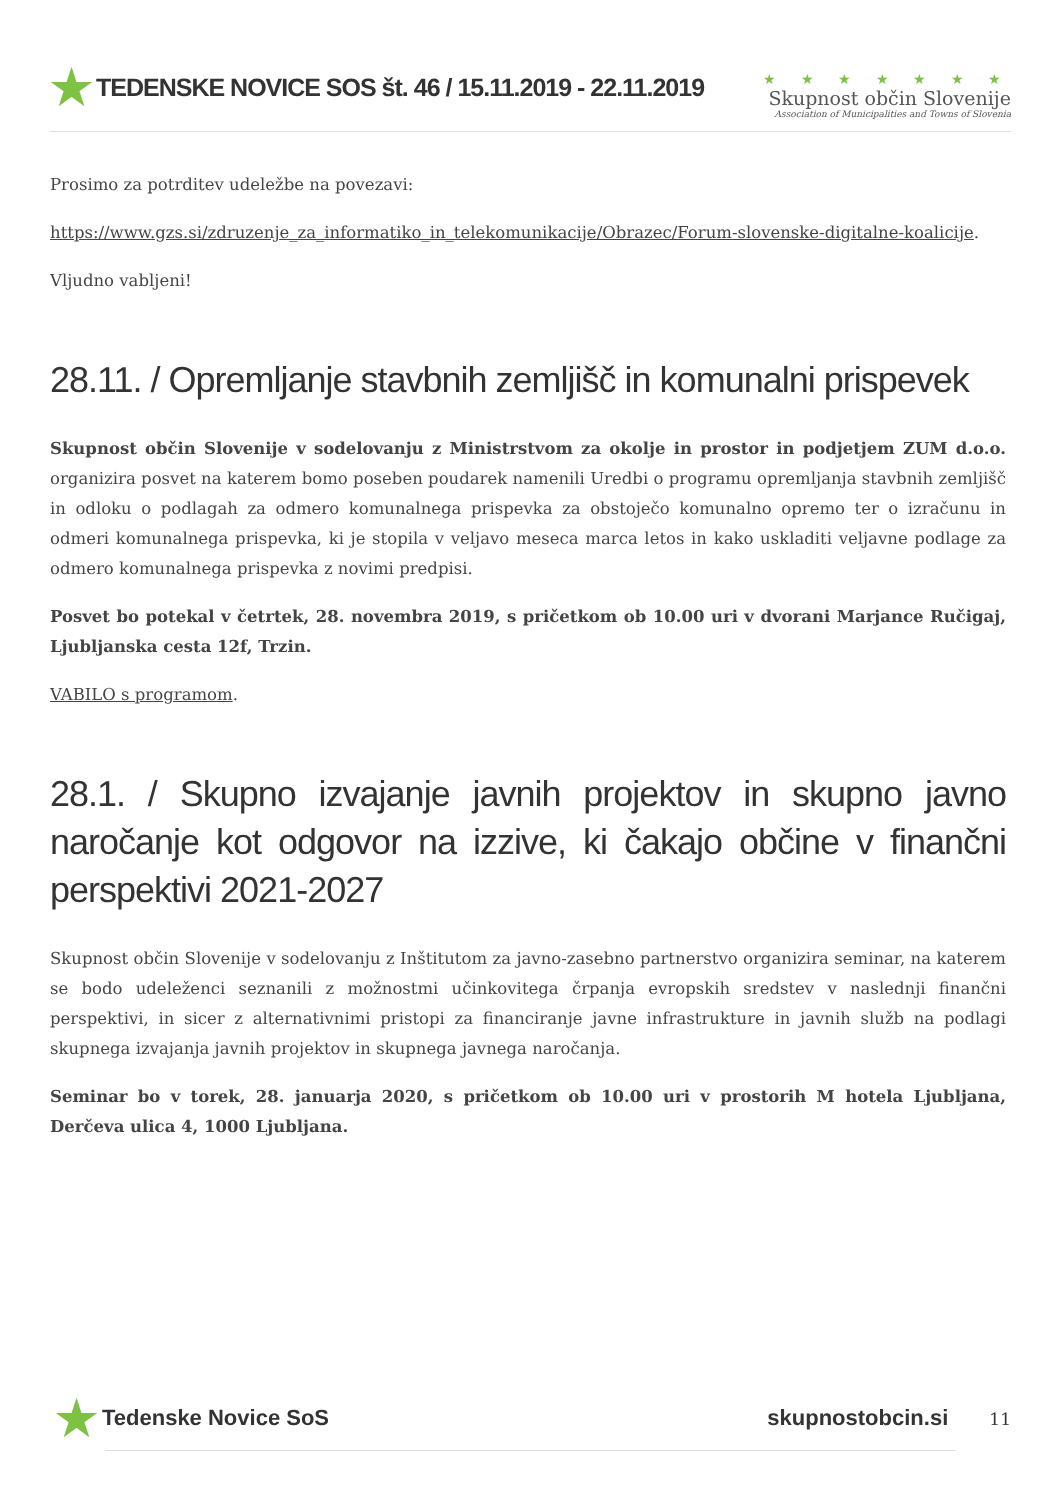★ TEDENSKE NOVICE SOS št. 46 / 15.11.2019 - 22.11.2019
★ ★ ★ ★ ★ ★ ★
Skupnost občin Slovenije
Association of Municipalities and Towns of Slovenia
Prosimo za potrditev udeležbe na povezavi:
https://www.gzs.si/zdruzenje_za_informatiko_in_telekomunikacije/Obrazec/Forum-slovenske-digitalne-koalicije.
Vljudno vabljeni!
28.11. / Opremljanje stavbnih zemljišč in komunalni prispevek
Skupnost občin Slovenije v sodelovanju z Ministrstvom za okolje in prostor in podjetjem ZUM d.o.o. organizira posvet na katerem bomo poseben poudarek namenili Uredbi o programu opremljanja stavbnih zemljišč in odloku o podlagah za odmero komunalnega prispevka za obstoječo komunalno opremo ter o izračunu in odmeri komunalnega prispevka, ki je stopila v veljavo meseca marca letos in kako uskladiti veljavne podlage za odmero komunalnega prispevka z novimi predpisi.
Posvet bo potekal v četrtek, 28. novembra 2019, s pričetkom ob 10.00 uri v dvorani Marjance Ručigaj, Ljubljanska cesta 12f, Trzin.
VABILO s programom.
28.1. / Skupno izvajanje javnih projektov in skupno javno naročanje kot odgovor na izzive, ki čakajo občine v finančni perspektivi 2021-2027
Skupnost občin Slovenije v sodelovanju z Inštitutom za javno-zasebno partnerstvo organizira seminar, na katerem se bodo udeleženci seznanili z možnostmi učinkovitega črpanja evropskih sredstev v naslednji finančni perspektivi, in sicer z alternativnimi pristopi za financiranje javne infrastrukture in javnih služb na podlagi skupnega izvajanja javnih projektov in skupnega javnega naročanja.
Seminar bo v torek, 28. januarja 2020, s pričetkom ob 10.00 uri v prostorih M hotela Ljubljana, Derčeva ulica 4, 1000 Ljubljana.
★ Tedenske Novice SoS skupnostobcin.si 11